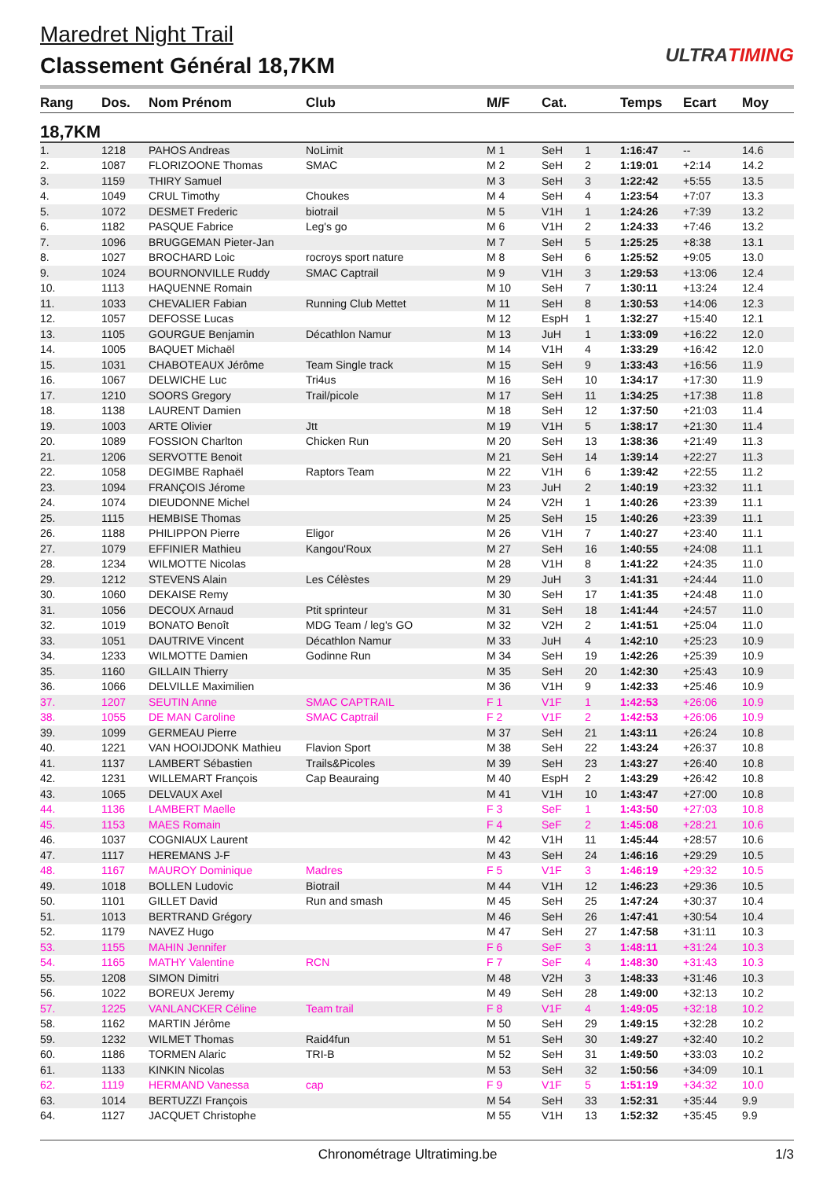Maredret Night Trail
Classement Général 18,7KM
ULTRATIMING
| Rang | Dos. | Nom Prénom | Club | M/F | Cat. | | Temps | Ecart | Moy |
| --- | --- | --- | --- | --- | --- | --- | --- | --- | --- |
| 18,7KM | | | | | | | | | |
| 1. | 1218 | PAHOS Andreas | NoLimit | M 1 | SeH | 1 | 1:16:47 | -- | 14.6 |
| 2. | 1087 | FLORIZOONE Thomas | SMAC | M 2 | SeH | 2 | 1:19:01 | +2:14 | 14.2 |
| 3. | 1159 | THIRY Samuel | | M 3 | SeH | 3 | 1:22:42 | +5:55 | 13.5 |
| 4. | 1049 | CRUL Timothy | Choukes | M 4 | SeH | 4 | 1:23:54 | +7:07 | 13.3 |
| 5. | 1072 | DESMET Frederic | biotrail | M 5 | V1H | 1 | 1:24:26 | +7:39 | 13.2 |
| 6. | 1182 | PASQUE Fabrice | Leg's go | M 6 | V1H | 2 | 1:24:33 | +7:46 | 13.2 |
| 7. | 1096 | BRUGGEMAN Pieter-Jan | | M 7 | SeH | 5 | 1:25:25 | +8:38 | 13.1 |
| 8. | 1027 | BROCHARD Loic | rocroys sport nature | M 8 | SeH | 6 | 1:25:52 | +9:05 | 13.0 |
| 9. | 1024 | BOURNONVILLE Ruddy | SMAC Captrail | M 9 | V1H | 3 | 1:29:53 | +13:06 | 12.4 |
| 10. | 1113 | HAQUENNE Romain | | M 10 | SeH | 7 | 1:30:11 | +13:24 | 12.4 |
| 11. | 1033 | CHEVALIER Fabian | Running Club Mettet | M 11 | SeH | 8 | 1:30:53 | +14:06 | 12.3 |
| 12. | 1057 | DEFOSSE Lucas | | M 12 | EspH | 1 | 1:32:27 | +15:40 | 12.1 |
| 13. | 1105 | GOURGUE Benjamin | Décathlon Namur | M 13 | JuH | 1 | 1:33:09 | +16:22 | 12.0 |
| 14. | 1005 | BAQUET Michaël | | M 14 | V1H | 4 | 1:33:29 | +16:42 | 12.0 |
| 15. | 1031 | CHABOTEAUX Jérôme | Team Single track | M 15 | SeH | 9 | 1:33:43 | +16:56 | 11.9 |
| 16. | 1067 | DELWICHE Luc | Tri4us | M 16 | SeH | 10 | 1:34:17 | +17:30 | 11.9 |
| 17. | 1210 | SOORS Gregory | Trail/picole | M 17 | SeH | 11 | 1:34:25 | +17:38 | 11.8 |
| 18. | 1138 | LAURENT Damien | | M 18 | SeH | 12 | 1:37:50 | +21:03 | 11.4 |
| 19. | 1003 | ARTE Olivier | Jtt | M 19 | V1H | 5 | 1:38:17 | +21:30 | 11.4 |
| 20. | 1089 | FOSSION Charlton | Chicken Run | M 20 | SeH | 13 | 1:38:36 | +21:49 | 11.3 |
| 21. | 1206 | SERVOTTE Benoit | | M 21 | SeH | 14 | 1:39:14 | +22:27 | 11.3 |
| 22. | 1058 | DEGIMBE Raphaël | Raptors Team | M 22 | V1H | 6 | 1:39:42 | +22:55 | 11.2 |
| 23. | 1094 | FRANÇOIS Jérome | | M 23 | JuH | 2 | 1:40:19 | +23:32 | 11.1 |
| 24. | 1074 | DIEUDONNE Michel | | M 24 | V2H | 1 | 1:40:26 | +23:39 | 11.1 |
| 25. | 1115 | HEMBISE Thomas | | M 25 | SeH | 15 | 1:40:26 | +23:39 | 11.1 |
| 26. | 1188 | PHILIPPON Pierre | Eligor | M 26 | V1H | 7 | 1:40:27 | +23:40 | 11.1 |
| 27. | 1079 | EFFINIER Mathieu | Kangou'Roux | M 27 | SeH | 16 | 1:40:55 | +24:08 | 11.1 |
| 28. | 1234 | WILMOTTE Nicolas | | M 28 | V1H | 8 | 1:41:22 | +24:35 | 11.0 |
| 29. | 1212 | STEVENS Alain | Les Célèstes | M 29 | JuH | 3 | 1:41:31 | +24:44 | 11.0 |
| 30. | 1060 | DEKAISE Remy | | M 30 | SeH | 17 | 1:41:35 | +24:48 | 11.0 |
| 31. | 1056 | DECOUX Arnaud | Ptit sprinteur | M 31 | SeH | 18 | 1:41:44 | +24:57 | 11.0 |
| 32. | 1019 | BONATO Benoît | MDG Team / leg's GO | M 32 | V2H | 2 | 1:41:51 | +25:04 | 11.0 |
| 33. | 1051 | DAUTRIVE Vincent | Décathlon Namur | M 33 | JuH | 4 | 1:42:10 | +25:23 | 10.9 |
| 34. | 1233 | WILMOTTE Damien | Godinne Run | M 34 | SeH | 19 | 1:42:26 | +25:39 | 10.9 |
| 35. | 1160 | GILLAIN Thierry | | M 35 | SeH | 20 | 1:42:30 | +25:43 | 10.9 |
| 36. | 1066 | DELVILLE Maximilien | | M 36 | V1H | 9 | 1:42:33 | +25:46 | 10.9 |
| 37. | 1207 | SEUTIN Anne | SMAC CAPTRAIL | F 1 | V1F | 1 | 1:42:53 | +26:06 | 10.9 |
| 38. | 1055 | DE MAN Caroline | SMAC Captrail | F 2 | V1F | 2 | 1:42:53 | +26:06 | 10.9 |
| 39. | 1099 | GERMEAU Pierre | | M 37 | SeH | 21 | 1:43:11 | +26:24 | 10.8 |
| 40. | 1221 | VAN HOOIJDONK Mathieu | Flavion Sport | M 38 | SeH | 22 | 1:43:24 | +26:37 | 10.8 |
| 41. | 1137 | LAMBERT Sébastien | Trails&Picoles | M 39 | SeH | 23 | 1:43:27 | +26:40 | 10.8 |
| 42. | 1231 | WILLEMART François | Cap Beauraing | M 40 | EspH | 2 | 1:43:29 | +26:42 | 10.8 |
| 43. | 1065 | DELVAUX Axel | | M 41 | V1H | 10 | 1:43:47 | +27:00 | 10.8 |
| 44. | 1136 | LAMBERT Maelle | | F 3 | SeF | 1 | 1:43:50 | +27:03 | 10.8 |
| 45. | 1153 | MAES Romain | | F 4 | SeF | 2 | 1:45:08 | +28:21 | 10.6 |
| 46. | 1037 | COGNIAUX Laurent | | M 42 | V1H | 11 | 1:45:44 | +28:57 | 10.6 |
| 47. | 1117 | HEREMANS J-F | | M 43 | SeH | 24 | 1:46:16 | +29:29 | 10.5 |
| 48. | 1167 | MAUROY Dominique | Madres | F 5 | V1F | 3 | 1:46:19 | +29:32 | 10.5 |
| 49. | 1018 | BOLLEN Ludovic | Biotrail | M 44 | V1H | 12 | 1:46:23 | +29:36 | 10.5 |
| 50. | 1101 | GILLET David | Run and smash | M 45 | SeH | 25 | 1:47:24 | +30:37 | 10.4 |
| 51. | 1013 | BERTRAND Grégory | | M 46 | SeH | 26 | 1:47:41 | +30:54 | 10.4 |
| 52. | 1179 | NAVEZ Hugo | | M 47 | SeH | 27 | 1:47:58 | +31:11 | 10.3 |
| 53. | 1155 | MAHIN Jennifer | | F 6 | SeF | 3 | 1:48:11 | +31:24 | 10.3 |
| 54. | 1165 | MATHY Valentine | RCN | F 7 | SeF | 4 | 1:48:30 | +31:43 | 10.3 |
| 55. | 1208 | SIMON Dimitri | | M 48 | V2H | 3 | 1:48:33 | +31:46 | 10.3 |
| 56. | 1022 | BOREUX Jeremy | | M 49 | SeH | 28 | 1:49:00 | +32:13 | 10.2 |
| 57. | 1225 | VANLANCKER Céline | Team trail | F 8 | V1F | 4 | 1:49:05 | +32:18 | 10.2 |
| 58. | 1162 | MARTIN Jérôme | | M 50 | SeH | 29 | 1:49:15 | +32:28 | 10.2 |
| 59. | 1232 | WILMET Thomas | Raid4fun | M 51 | SeH | 30 | 1:49:27 | +32:40 | 10.2 |
| 60. | 1186 | TORMEN Alaric | TRI-B | M 52 | SeH | 31 | 1:49:50 | +33:03 | 10.2 |
| 61. | 1133 | KINKIN Nicolas | | M 53 | SeH | 32 | 1:50:56 | +34:09 | 10.1 |
| 62. | 1119 | HERMAND Vanessa | cap | F 9 | V1F | 5 | 1:51:19 | +34:32 | 10.0 |
| 63. | 1014 | BERTUZZI François | | M 54 | SeH | 33 | 1:52:31 | +35:44 | 9.9 |
| 64. | 1127 | JACQUET Christophe | | M 55 | V1H | 13 | 1:52:32 | +35:45 | 9.9 |
Chronométrage Ultratiming.be 1/3